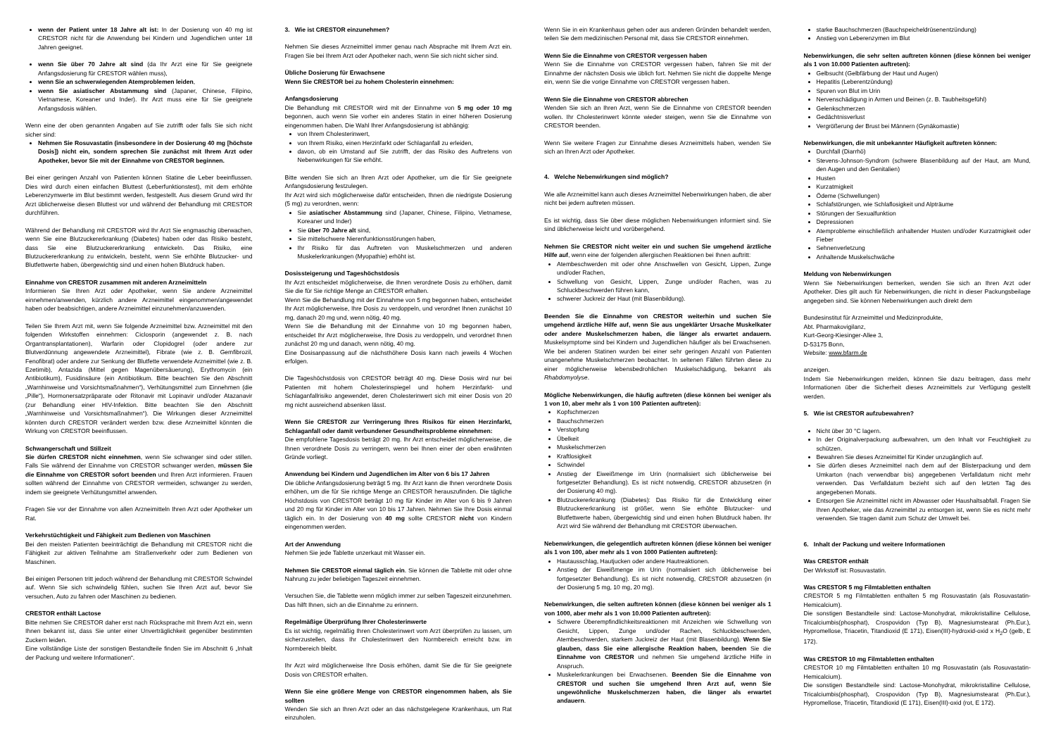wenn der Patient unter 18 Jahre alt ist: In der Dosierung von 40 mg ist CRESTOR nicht für die Anwendung bei Kindern und Jugendlichen unter 18 Jahren geeignet.
wenn Sie über 70 Jahre alt sind (da Ihr Arzt eine für Sie geeignete Anfangsdosierung für CRESTOR wählen muss),
wenn Sie an schwerwiegenden Atemproblemen leiden,
wenn Sie asiatischer Abstammung sind (Japaner, Chinese, Filipino, Vietnamese, Koreaner und Inder). Ihr Arzt muss eine für Sie geeignete Anfangsdosis wählen.
Wenn eine der oben genannten Angaben auf Sie zutrifft oder falls Sie sich nicht sicher sind:
Nehmen Sie Rosuvastatin (insbesondere in der Dosierung 40 mg [höchste Dosis]) nicht ein, sondern sprechen Sie zunächst mit Ihrem Arzt oder Apotheker, bevor Sie mit der Einnahme von CRESTOR beginnen.
Bei einer geringen Anzahl von Patienten können Statine die Leber beeinflussen. Dies wird durch einen einfachen Bluttest (Leberfunktionstest), mit dem erhöhte Leberenzymwerte im Blut bestimmt werden, festgestellt. Aus diesem Grund wird Ihr Arzt üblicherweise diesen Bluttest vor und während der Behandlung mit CRESTOR durchführen.
Während der Behandlung mit CRESTOR wird Ihr Arzt Sie engmaschig überwachen, wenn Sie eine Blutzuckererkrankung (Diabetes) haben oder das Risiko besteht, dass Sie eine Blutzuckererkrankung entwickeln. Das Risiko, eine Blutzuckererkrankung zu entwickeln, besteht, wenn Sie erhöhte Blutzucker- und Blutfettwerte haben, übergewichtig sind und einen hohen Blutdruck haben.
Einnahme von CRESTOR zusammen mit anderen Arzneimitteln
Informieren Sie Ihren Arzt oder Apotheker, wenn Sie andere Arzneimittel einnehmen/anwenden, kürzlich andere Arzneimittel eingenommen/angewendet haben oder beabsichtigen, andere Arzneimittel einzunehmen/anzuwenden.
Teilen Sie Ihrem Arzt mit, wenn Sie folgende Arzneimittel bzw. Arzneimittel mit den folgenden Wirkstoffen einnehmen: Ciclosporin (angewendet z. B. nach Organtransplantationen), Warfarin oder Clopidogrel (oder andere zur Blutverdünnung angewendete Arzneimittel), Fibrate (wie z. B. Gemfibrozil, Fenofibrat) oder andere zur Senkung der Blutfette verwendete Arzneimittel (wie z. B. Ezetimib), Antazida (Mittel gegen Magenübersäuerung), Erythromycin (ein Antibiotikum), Fusidinsäure (ein Antibiotikum. Bitte beachten Sie den Abschnitt „Warnhinweise und Vorsichtsmaßnahmen“), Verhütungsmittel zum Einnehmen (die „Pille“), Hormonersatzpräparate oder Ritonavir mit Lopinavir und/oder Atazanavir (zur Behandlung einer HIV-Infektion. Bitte beachten Sie den Abschnitt „Warnhinweise und Vorsichtsmaßnahmen“). Die Wirkungen dieser Arzneimittel könnten durch CRESTOR verändert werden bzw. diese Arzneimittel könnten die Wirkung von CRESTOR beeinflussen.
Schwangerschaft und Stillzeit
Sie dürfen CRESTOR nicht einnehmen, wenn Sie schwanger sind oder stillen. Falls Sie während der Einnahme von CRESTOR schwanger werden, müssen Sie die Einnahme von CRESTOR sofort beenden und Ihren Arzt informieren. Frauen sollten während der Einnahme von CRESTOR vermeiden, schwanger zu werden, indem sie geeignete Verhütungsmittel anwenden.
Fragen Sie vor der Einnahme von allen Arzneimitteln Ihren Arzt oder Apotheker um Rat.
Verkehrstüchtigkeit und Fähigkeit zum Bedienen von Maschinen
Bei den meisten Patienten beeinträchtigt die Behandlung mit CRESTOR nicht die Fähigkeit zur aktiven Teilnahme am Straßenverkehr oder zum Bedienen von Maschinen.
Bei einigen Personen tritt jedoch während der Behandlung mit CRESTOR Schwindel auf. Wenn Sie sich schwindelig fühlen, suchen Sie Ihren Arzt auf, bevor Sie versuchen, Auto zu fahren oder Maschinen zu bedienen.
CRESTOR enthält Lactose
Bitte nehmen Sie CRESTOR daher erst nach Rücksprache mit Ihrem Arzt ein, wenn Ihnen bekannt ist, dass Sie unter einer Unverträglichkeit gegenüber bestimmten Zuckern leiden.
Eine vollständige Liste der sonstigen Bestandteile finden Sie im Abschnitt 6 „Inhalt der Packung und weitere Informationen“.
3. Wie ist CRESTOR einzunehmen?
Nehmen Sie dieses Arzneimittel immer genau nach Absprache mit Ihrem Arzt ein. Fragen Sie bei Ihrem Arzt oder Apotheker nach, wenn Sie sich nicht sicher sind.
Übliche Dosierung für Erwachsene
Wenn Sie CRESTOR bei zu hohem Cholesterin einnehmen:
Anfangsdosierung
Die Behandlung mit CRESTOR wird mit der Einnahme von 5 mg oder 10 mg begonnen, auch wenn Sie vorher ein anderes Statin in einer höheren Dosierung eingenommen haben. Die Wahl Ihrer Anfangsdosierung ist abhängig:
von Ihrem Cholesterinwert,
von Ihrem Risiko, einen Herzinfarkt oder Schlaganfall zu erleiden,
davon, ob ein Umstand auf Sie zutrifft, der das Risiko des Auftretens von Nebenwirkungen für Sie erhöht.
Bitte wenden Sie sich an Ihren Arzt oder Apotheker, um die für Sie geeignete Anfangsdosierung festzulegen.
Ihr Arzt wird sich möglicherweise dafür entscheiden, Ihnen die niedrigste Dosierung (5 mg) zu verordnen, wenn:
Sie asiatischer Abstammung sind (Japaner, Chinese, Filipino, Vietnamese, Koreaner und Inder)
Sie über 70 Jahre alt sind,
Sie mittelschwere Nierenfunktionsstörungen haben,
Ihr Risiko für das Auftreten von Muskelschmerzen und anderen Muskelerkrankungen (Myopathie) erhöht ist.
Dosissteigerung und Tageshöchstdosis
Ihr Arzt entscheidet möglicherweise, die Ihnen verordnete Dosis zu erhöhen, damit Sie die für Sie richtige Menge an CRESTOR erhalten.
Wenn Sie die Behandlung mit der Einnahme von 5 mg begonnen haben, entscheidet Ihr Arzt möglicherweise, Ihre Dosis zu verdoppeln, und verordnet Ihnen zunächst 10 mg, danach 20 mg und, wenn nötig, 40 mg.
Wenn Sie die Behandlung mit der Einnahme von 10 mg begonnen haben, entscheidet Ihr Arzt möglicherweise, Ihre Dosis zu verdoppeln, und verordnet Ihnen zunächst 20 mg und danach, wenn nötig, 40 mg.
Eine Dosisanpassung auf die nächsthöhere Dosis kann nach jeweils 4 Wochen erfolgen.
Die Tageshöchstdosis von CRESTOR beträgt 40 mg. Diese Dosis wird nur bei Patienten mit hohem Cholesterinspiegel und hohem Herzinfarkt- und Schlaganfallrisiko angewendet, deren Cholesterinwert sich mit einer Dosis von 20 mg nicht ausreichend absenken lässt.
Wenn Sie CRESTOR zur Verringerung Ihres Risikos für einen Herzinfarkt, Schlaganfall oder damit verbundener Gesundheitsprobleme einnehmen:
Die empfohlene Tagesdosis beträgt 20 mg. Ihr Arzt entscheidet möglicherweise, die Ihnen verordnete Dosis zu verringern, wenn bei Ihnen einer der oben erwähnten Gründe vorliegt.
Anwendung bei Kindern und Jugendlichen im Alter von 6 bis 17 Jahren
Die übliche Anfangsdosierung beträgt 5 mg. Ihr Arzt kann die Ihnen verordnete Dosis erhöhen, um die für Sie richtige Menge an CRESTOR herauszufinden. Die tägliche Höchstdosis von CRESTOR beträgt 10 mg für Kinder im Alter von 6 bis 9 Jahren und 20 mg für Kinder im Alter von 10 bis 17 Jahren. Nehmen Sie Ihre Dosis einmal täglich ein. In der Dosierung von 40 mg sollte CRESTOR nicht von Kindern eingenommen werden.
Art der Anwendung
Nehmen Sie jede Tablette unzerkaut mit Wasser ein.
Nehmen Sie CRESTOR einmal täglich ein. Sie können die Tablette mit oder ohne Nahrung zu jeder beliebigen Tageszeit einnehmen.
Versuchen Sie, die Tablette wenn möglich immer zur selben Tageszeit einzunehmen. Das hilft Ihnen, sich an die Einnahme zu erinnern.
Regelmäßige Überprüfung Ihrer Cholesterinwerte
Es ist wichtig, regelmäßig Ihren Cholesterinwert vom Arzt überprüfen zu lassen, um sicherzustellen, dass Ihr Cholesterinwert den Normbereich erreicht bzw. im Normbereich bleibt.
Ihr Arzt wird möglicherweise Ihre Dosis erhöhen, damit Sie die für Sie geeignete Dosis von CRESTOR erhalten.
Wenn Sie eine größere Menge von CRESTOR eingenommen haben, als Sie sollten
Wenden Sie sich an Ihren Arzt oder an das nächstgelegene Krankenhaus, um Rat einzuholen.
Wenn Sie in ein Krankenhaus gehen oder aus anderen Gründen behandelt werden, teilen Sie dem medizinischen Personal mit, dass Sie CRESTOR einnehmen.
Wenn Sie die Einnahme von CRESTOR vergessen haben
Wenn Sie die Einnahme von CRESTOR vergessen haben, fahren Sie mit der Einnahme der nächsten Dosis wie üblich fort. Nehmen Sie nicht die doppelte Menge ein, wenn Sie die vorige Einnahme von CRESTOR vergessen haben.
Wenn Sie die Einnahme von CRESTOR abbrechen
Wenden Sie sich an Ihren Arzt, wenn Sie die Einnahme von CRESTOR beenden wollen. Ihr Cholesterinwert könnte wieder steigen, wenn Sie die Einnahme von CRESTOR beenden.
Wenn Sie weitere Fragen zur Einnahme dieses Arzneimittels haben, wenden Sie sich an Ihren Arzt oder Apotheker.
4. Welche Nebenwirkungen sind möglich?
Wie alle Arzneimittel kann auch dieses Arzneimittel Nebenwirkungen haben, die aber nicht bei jedem auftreten müssen.
Es ist wichtig, dass Sie über diese möglichen Nebenwirkungen informiert sind. Sie sind üblicherweise leicht und vorübergehend.
Nehmen Sie CRESTOR nicht weiter ein und suchen Sie umgehend ärztliche Hilfe auf, wenn eine der folgenden allergischen Reaktionen bei Ihnen auftritt:
Atembeschwerden mit oder ohne Anschwellen von Gesicht, Lippen, Zunge und/oder Rachen,
Schwellung von Gesicht, Lippen, Zunge und/oder Rachen, was zu Schluckbeschwerden führen kann,
schwerer Juckreiz der Haut (mit Blasenbildung).
Beenden Sie die Einnahme von CRESTOR weiterhin und suchen Sie umgehend ärztliche Hilfe auf, wenn Sie aus ungeklärter Ursache Muskelkater oder andere Muskelschmerzen haben, die länger als erwartet andauern. Muskelsymptome sind bei Kindern und Jugendlichen häufiger als bei Erwachsenen. Wie bei anderen Statinen wurden bei einer sehr geringen Anzahl von Patienten unangenehme Muskelschmerzen beobachtet. In seltenen Fällen führten diese zu einer möglicherweise lebensbedrohlichen Muskelschädigung, bekannt als Rhabdomyolyse.
Mögliche Nebenwirkungen, die häufig auftreten (diese können bei weniger als 1 von 10, aber mehr als 1 von 100 Patienten auftreten):
Kopfschmerzen
Bauchschmerzen
Verstopfung
Übelkeit
Muskelschmerzen
Kraftlosigkeit
Schwindel
Anstieg der Eiweißmenge im Urin (normalisiert sich üblicherweise bei fortgesetzter Behandlung). Es ist nicht notwendig, CRESTOR abzusetzen (in der Dosierung 40 mg).
Blutzuckererkrankung (Diabetes): Das Risiko für die Entwicklung einer Blutzuckererkrankung ist größer, wenn Sie erhöhte Blutzucker- und Blutfettwerte haben, übergewichtig sind und einen hohen Blutdruck haben. Ihr Arzt wird Sie während der Behandlung mit CRESTOR überwachen.
Nebenwirkungen, die gelegentlich auftreten können (diese können bei weniger als 1 von 100, aber mehr als 1 von 1000 Patienten auftreten):
Hautausschlag, Hautjucken oder andere Hautreaktionen.
Anstieg der Eiweißmenge im Urin (normalisiert sich üblicherweise bei fortgesetzter Behandlung). Es ist nicht notwendig, CRESTOR abzusetzen (in der Dosierung 5 mg, 10 mg, 20 mg).
Nebenwirkungen, die selten auftreten können (diese können bei weniger als 1 von 1000, aber mehr als 1 von 10.000 Patienten auftreten):
Schwere Überempfindlichkeitsreaktionen mit Anzeichen wie Schwellung von Gesicht, Lippen, Zunge und/oder Rachen, Schluckbeschwerden, Atembeschwerden, starkem Juckreiz der Haut (mit Blasenbildung). Wenn Sie glauben, dass Sie eine allergische Reaktion haben, beenden Sie die Einnahme von CRESTOR und nehmen Sie umgehend ärztliche Hilfe in Anspruch.
Muskelerkrankungen bei Erwachsenen. Beenden Sie die Einnahme von CRESTOR und suchen Sie umgehend Ihren Arzt auf, wenn Sie ungewöhnliche Muskelschmerzen haben, die länger als erwartet andauern.
starke Bauchschmerzen (Bauchspeicheldrüsenentzündung)
Anstieg von Leberenzymen im Blut
Nebenwirkungen, die sehr selten auftreten können (diese können bei weniger als 1 von 10.000 Patienten auftreten):
Gelbsucht (Gelbfärbung der Haut und Augen)
Hepatitis (Leberentzündung)
Spuren von Blut im Urin
Nervenschädigung in Armen und Beinen (z. B. Taubheitsgefühl)
Gelenkschmerzen
Gedächtnisverlust
Vergrößerung der Brust bei Männern (Gynäkomastie)
Nebenwirkungen, die mit unbekannter Häufigkeit auftreten können:
Durchfall (Diarrhö)
Stevens-Johnson-Syndrom (schwere Blasenbildung auf der Haut, am Mund, den Augen und den Genitalien)
Husten
Kurzatmigkeit
Ödeme (Schwellungen)
Schlafstörungen, wie Schlaflosigkeit und Alpträume
Störungen der Sexualfunktion
Depressionen
Atemprobleme einschließlich anhaltender Husten und/oder Kurzatmigkeit oder Fieber
Sehnenverletzung
Anhaltende Muskelschwäche
Meldung von Nebenwirkungen
Wenn Sie Nebenwirkungen bemerken, wenden Sie sich an Ihren Arzt oder Apotheker. Dies gilt auch für Nebenwirkungen, die nicht in dieser Packungsbeilage angegeben sind. Sie können Nebenwirkungen auch direkt dem
Bundesinstitut für Arzneimittel und Medizinprodukte,
Abt. Pharmakovigilanz,
Kurt-Georg-Kiesinger-Allee 3,
D-53175 Bonn,
Website: www.bfarm.de
anzeigen.
Indem Sie Nebenwirkungen melden, können Sie dazu beitragen, dass mehr Informationen über die Sicherheit dieses Arzneimittels zur Verfügung gestellt werden.
5. Wie ist CRESTOR aufzubewahren?
Nicht über 30 °C lagern.
In der Originalverpackung aufbewahren, um den Inhalt vor Feuchtigkeit zu schützen.
Bewahren Sie dieses Arzneimittel für Kinder unzugänglich auf.
Sie dürfen dieses Arzneimittel nach dem auf der Blisterpackung und dem Umkarton (nach verwendbar bis) angegebenen Verfalldatum nicht mehr verwenden. Das Verfalldatum bezieht sich auf den letzten Tag des angegebenen Monats.
Entsorgen Sie Arzneimittel nicht im Abwasser oder Haushaltsabfall. Fragen Sie Ihren Apotheker, wie das Arzneimittel zu entsorgen ist, wenn Sie es nicht mehr verwenden. Sie tragen damit zum Schutz der Umwelt bei.
6. Inhalt der Packung und weitere Informationen
Was CRESTOR enthält
Der Wirkstoff ist: Rosuvastatin.
Was CRESTOR 5 mg Filmtabletten enthalten
CRESTOR 5 mg Filmtabletten enthalten 5 mg Rosuvastatin (als Rosuvastatin-Hemicalcium).
Die sonstigen Bestandteile sind: Lactose-Monohydrat, mikrokristalline Cellulose, Tricalciumbis(phosphat), Crospovidon (Typ B), Magnesiumstearat (Ph.Eur.), Hypromellose, Triacetin, Titandioxid (E 171), Eisen(III)-hydroxid-oxid x H<sub>2</sub>O (gelb, E 172).
Was CRESTOR 10 mg Filmtabletten enthalten
CRESTOR 10 mg Filmtabletten enthalten 10 mg Rosuvastatin (als Rosuvastatin-Hemicalcium).
Die sonstigen Bestandteile sind: Lactose-Monohydrat, mikrokristalline Cellulose, Tricalciumbis(phosphat), Crospovidon (Typ B), Magnesiumstearat (Ph.Eur.), Hypromellose, Triacetin, Titandioxid (E 171), Eisen(III)-oxid (rot, E 172).